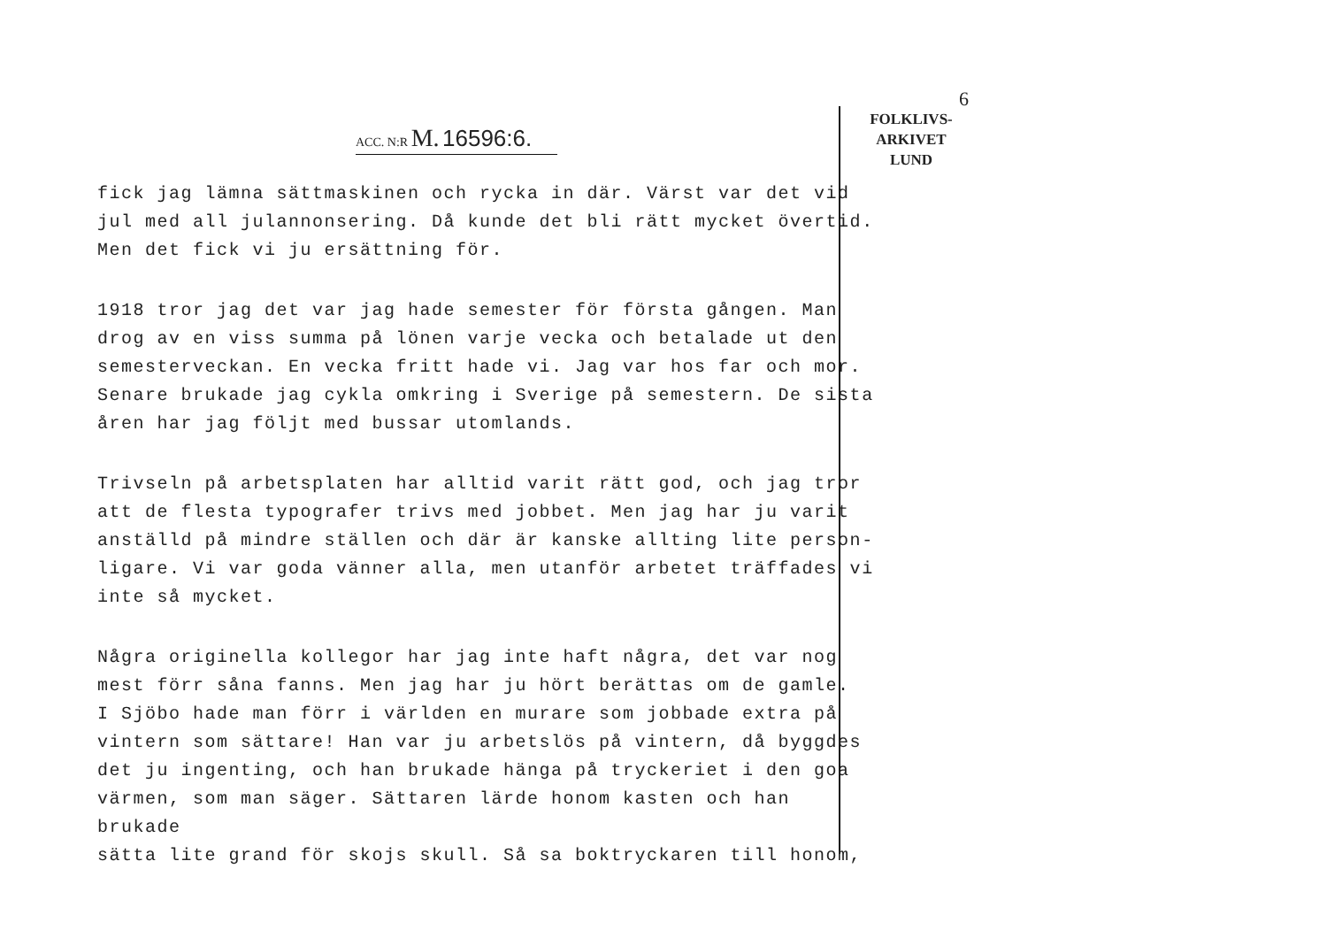6
FOLKLIVS-
ARKIVET
LUND
ACC. N:R M. 16596:6.
fick jag lämna sättmaskinen och rycka in där. Värst var det vid jul med all julannonsering. Då kunde det bli rätt mycket övertid. Men det fick vi ju ersättning för.
1918 tror jag det var jag hade semester för första gången. Man drog av en viss summa på lönen varje vecka och betalade ut den semesterveckan. En vecka fritt hade vi. Jag var hos far och mor. Senare brukade jag cykla omkring i Sverige på semestern. De sista åren har jag följt med bussar utomlands.
Trivseln på arbetsplaten har alltid varit rätt god, och jag tror att de flesta typografer trivs med jobbet. Men jag har ju varit anställd på mindre ställen och där är kanske allting lite person- ligare. Vi var goda vänner alla, men utanför arbetet träffades vi inte så mycket.
Några originella kollegor har jag inte haft några, det var nog mest förr såna fanns. Men jag har ju hört berättas om de gamle. I Sjöbo hade man förr i världen en murare som jobbade extra på vintern som sättare! Han var ju arbetslös på vintern, då byggdes det ju ingenting, och han brukade hänga på tryckeriet i den goa värmen, som man säger. Sättaren lärde honom kasten och han brukade sätta lite grand för skojs skull. Så sa boktryckaren till honom,